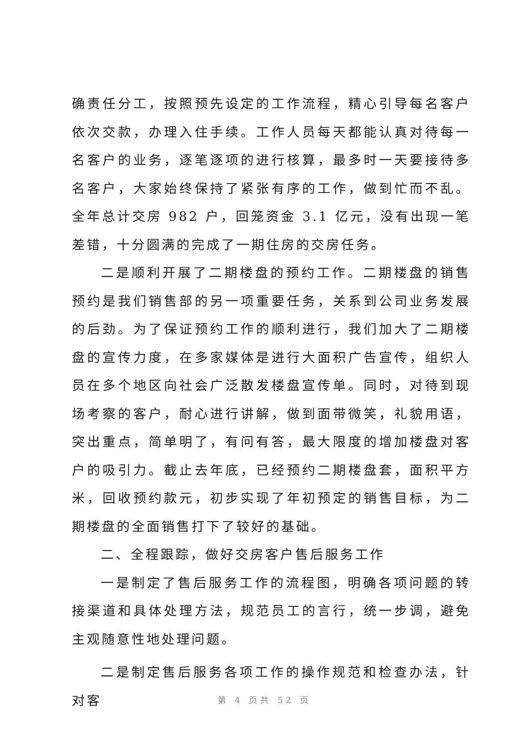确责任分工，按照预先设定的工作流程，精心引导每名客户依次交款，办理入住手续。工作人员每天都能认真对待每一名客户的业务，逐笔逐项的进行核算，最多时一天要接待多名客户，大家始终保持了紧张有序的工作，做到忙而不乱。全年总计交房 982 户，回笼资金 3.1 亿元，没有出现一笔差错，十分圆满的完成了一期住房的交房任务。
二是顺利开展了二期楼盘的预约工作。二期楼盘的销售预约是我们销售部的另一项重要任务，关系到公司业务发展的后劲。为了保证预约工作的顺利进行，我们加大了二期楼盘的宣传力度，在多家媒体是进行大面积广告宣传，组织人员在多个地区向社会广泛散发楼盘宣传单。同时，对待到现场考察的客户，耐心进行讲解，做到面带微笑，礼貌用语，突出重点，简单明了，有问有答，最大限度的增加楼盘对客户的吸引力。截止去年底，已经预约二期楼盘套，面积平方米，回收预约款元，初步实现了年初预定的销售目标，为二期楼盘的全面销售打下了较好的基础。
二、全程跟踪，做好交房客户售后服务工作
一是制定了售后服务工作的流程图，明确各项问题的转接渠道和具体处理方法，规范员工的言行，统一步调，避免主观随意性地处理问题。
二是制定售后服务各项工作的操作规范和检查办法，针对客
第 4 页共 52 页